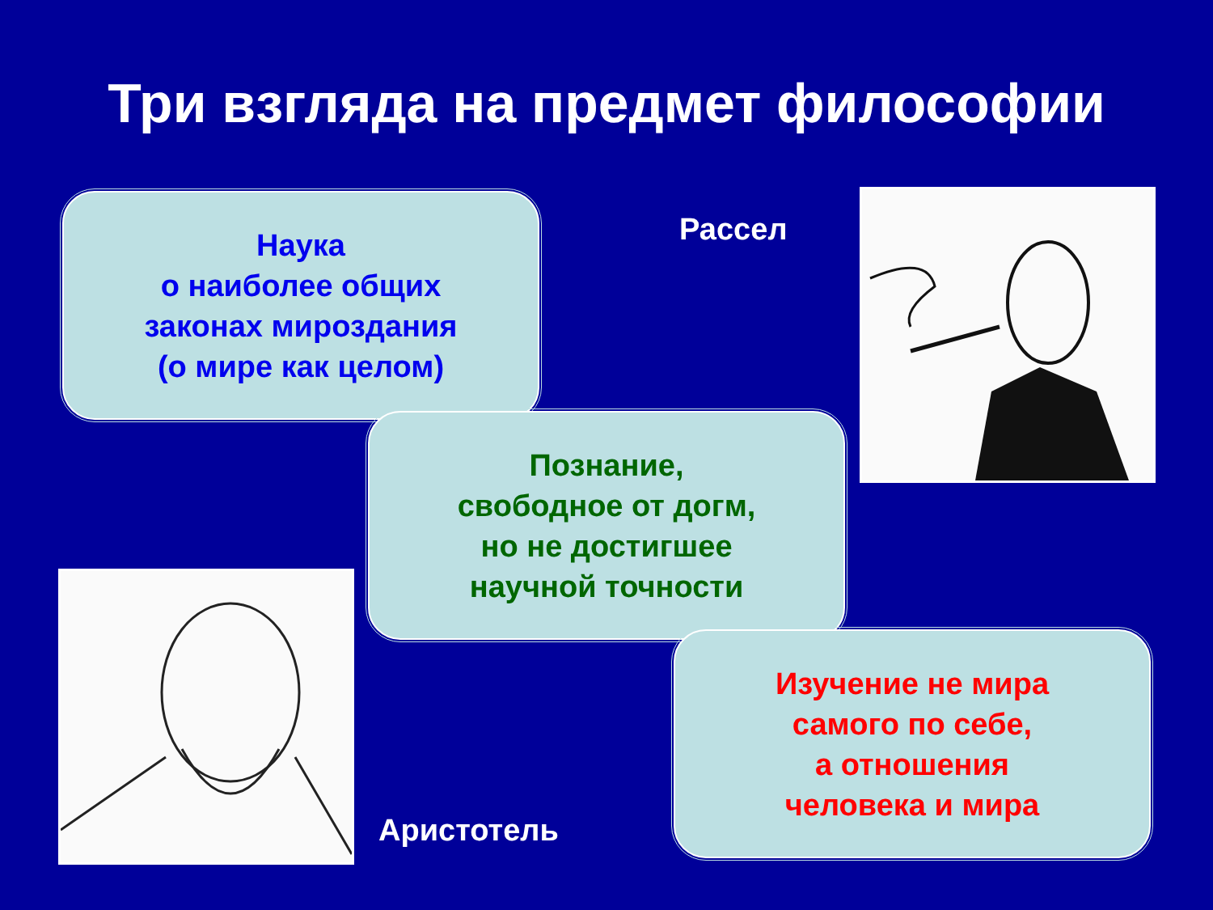Три взгляда на предмет философии
Наука
о наиболее общих
законах мироздания
(о мире как целом)
Рассел
Познание,
свободное от догм,
но не достигшее
научной точности
Аристотель
Изучение не мира
самого по себе,
а отношения
человека и мира